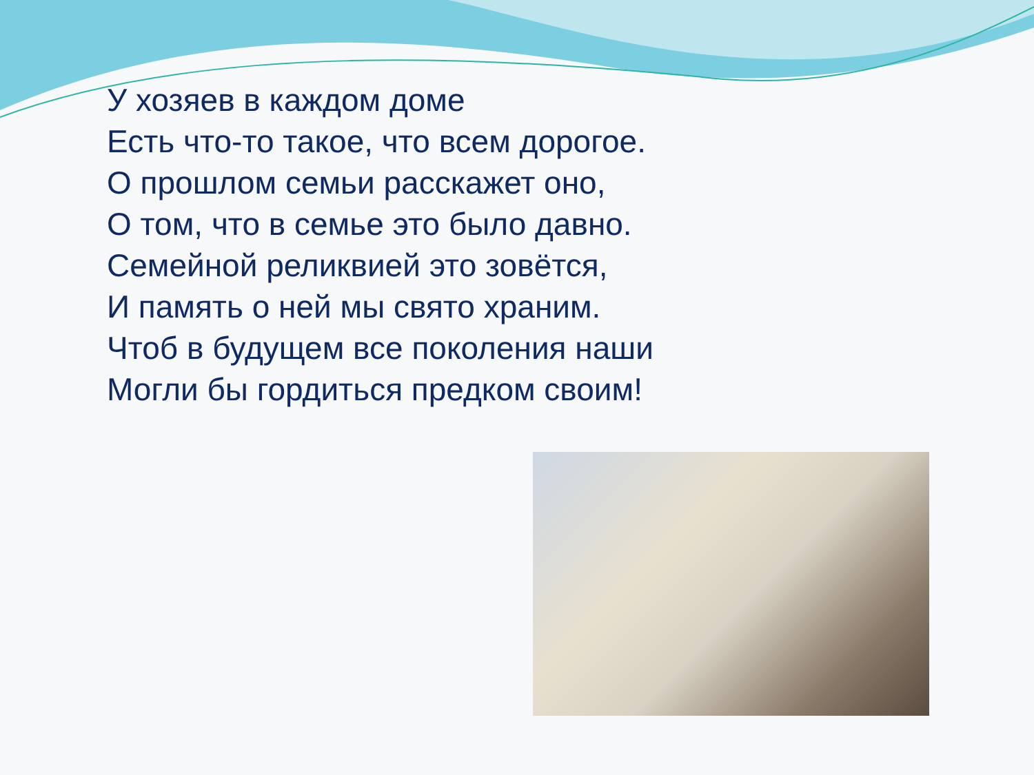У хозяев в каждом доме
Есть что-то такое, что всем дорогое.
О прошлом семьи расскажет оно,
О том, что в семье это было давно.
Семейной реликвией это зовётся,
И память о ней мы свято храним.
Чтоб в будущем все поколения наши
Могли бы гордиться предком своим!